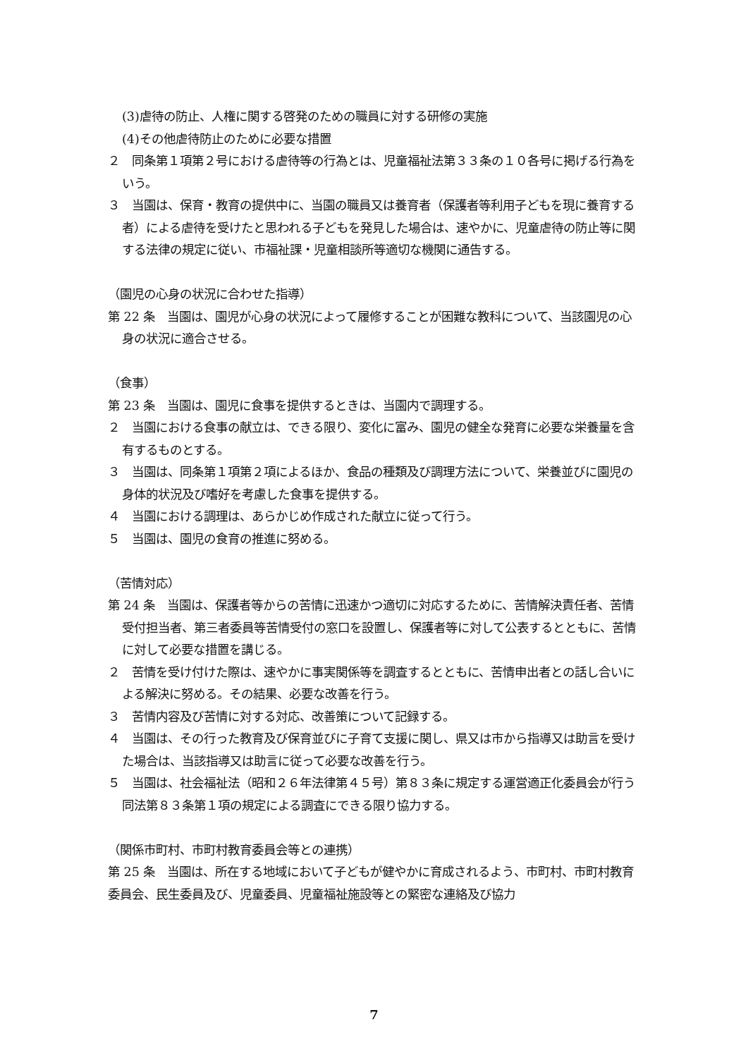(3)虐待の防止、人権に関する啓発のための職員に対する研修の実施
(4)その他虐待防止のために必要な措置
２　同条第１項第２号における虐待等の行為とは、児童福祉法第３３条の１０各号に掲げる行為をいう。
３　当園は、保育・教育の提供中に、当園の職員又は養育者（保護者等利用子どもを現に養育する者）による虐待を受けたと思われる子どもを発見した場合は、速やかに、児童虐待の防止等に関する法律の規定に従い、市福祉課・児童相談所等適切な機関に通告する。
（園児の心身の状況に合わせた指導）
第 22 条　当園は、園児が心身の状況によって履修することが困難な教科について、当該園児の心身の状況に適合させる。
（食事）
第 23 条　当園は、園児に食事を提供するときは、当園内で調理する。
２　当園における食事の献立は、できる限り、変化に富み、園児の健全な発育に必要な栄養量を含有するものとする。
３　当園は、同条第１項第２項によるほか、食品の種類及び調理方法について、栄養並びに園児の身体的状況及び嗜好を考慮した食事を提供する。
４　当園における調理は、あらかじめ作成された献立に従って行う。
５　当園は、園児の食育の推進に努める。
（苦情対応）
第 24 条　当園は、保護者等からの苦情に迅速かつ適切に対応するために、苦情解決責任者、苦情受付担当者、第三者委員等苦情受付の窓口を設置し、保護者等に対して公表するとともに、苦情に対して必要な措置を講じる。
２　苦情を受け付けた際は、速やかに事実関係等を調査するとともに、苦情申出者との話し合いによる解決に努める。その結果、必要な改善を行う。
３　苦情内容及び苦情に対する対応、改善策について記録する。
４　当園は、その行った教育及び保育並びに子育て支援に関し、県又は市から指導又は助言を受けた場合は、当該指導又は助言に従って必要な改善を行う。
５　当園は、社会福祉法（昭和２６年法律第４５号）第８３条に規定する運営適正化委員会が行う同法第８３条第１項の規定による調査にできる限り協力する。
（関係市町村、市町村教育委員会等との連携）
第 25 条　当園は、所在する地域において子どもが健やかに育成されるよう、市町村、市町村教育委員会、民生委員及び、児童委員、児童福祉施設等との緊密な連絡及び協力
7